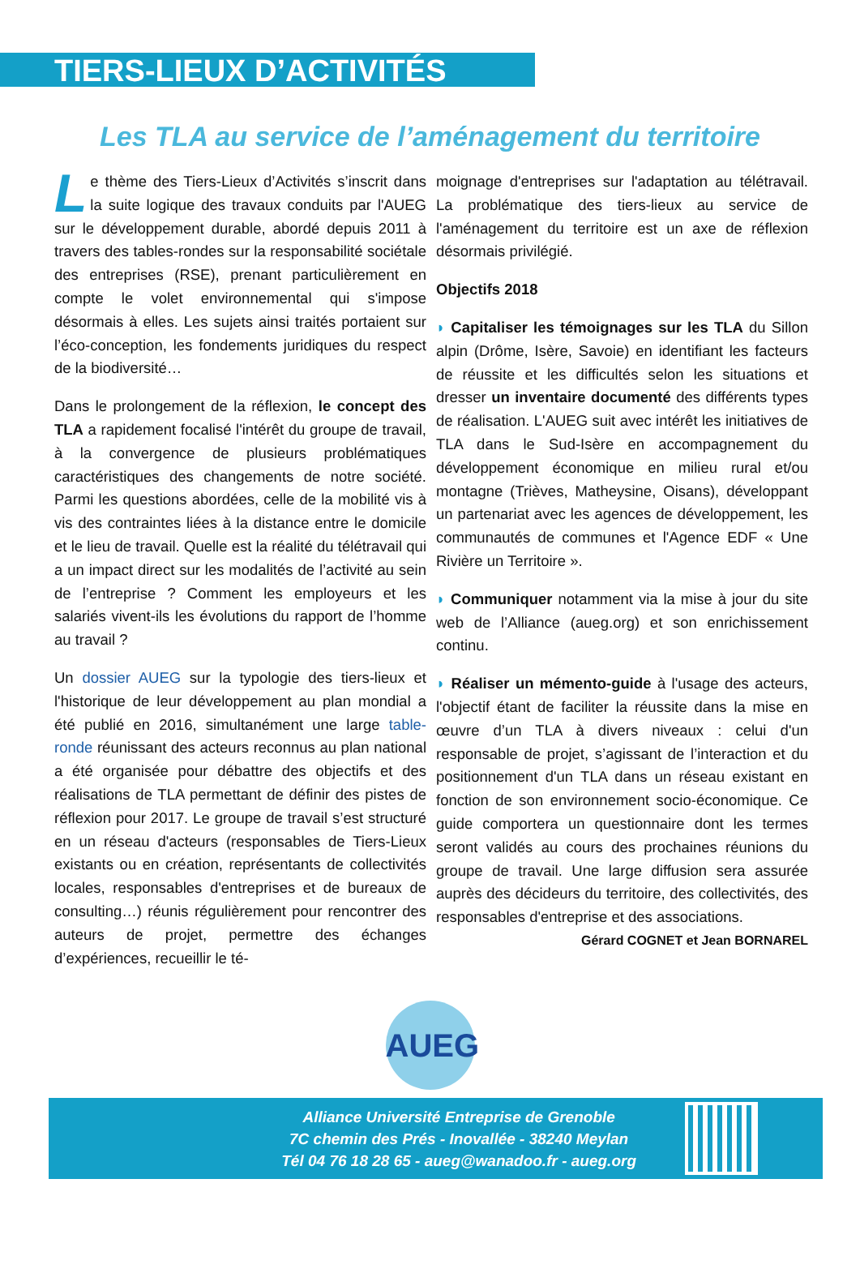TIERS-LIEUX D’ACTIVITÉS
Les TLA au service de l’aménagement du territoire
Le thème des Tiers-Lieux d’Activités s’inscrit dans la suite logique des travaux conduits par l'AUEG sur le développement durable, abordé depuis 2011 à travers des tables-rondes sur la responsabilité sociétale des entreprises (RSE), prenant particulièrement en compte le volet environnemental qui s'impose désormais à elles. Les sujets ainsi traités portaient sur l’éco-conception, les fondements juridiques du respect de la biodiversité…
Dans le prolongement de la réflexion, le concept des TLA a rapidement focalisé l'intérêt du groupe de travail, à la convergence de plusieurs problématiques caractéristiques des changements de notre société. Parmi les questions abordées, celle de la mobilité vis à vis des contraintes liées à la distance entre le domicile et le lieu de travail. Quelle est la réalité du télétravail qui a un impact direct sur les modalités de l’activité au sein de l’entreprise ? Comment les employeurs et les salariés vivent-ils les évolutions du rapport de l’homme au travail ?
Un dossier AUEG sur la typologie des tiers-lieux et l'historique de leur développement au plan mondial a été publié en 2016, simultanément une large table-ronde réunissant des acteurs reconnus au plan national a été organisée pour débattre des objectifs et des réalisations de TLA permettant de définir des pistes de réflexion pour 2017. Le groupe de travail s’est structuré en un réseau d'acteurs (responsables de Tiers-Lieux existants ou en création, représentants de collectivités locales, responsables d'entreprises et de bureaux de consulting…) réunis régulièrement pour rencontrer des auteurs de projet, permettre des échanges d’expériences, recueillir le té-
moignage d'entreprises sur l'adaptation au télétravail. La problématique des tiers-lieux au service de l'aménagement du territoire est un axe de réflexion désormais privilégié.
Objectifs 2018
◗ Capitaliser les témoignages sur les TLA du Sillon alpin (Drôme, Isère, Savoie) en identifiant les facteurs de réussite et les difficultés selon les situations et dresser un inventaire documenté des différents types de réalisation. L'AUEG suit avec intérêt les initiatives de TLA dans le Sud-Isère en accompagnement du développement économique en milieu rural et/ou montagne (Trièves, Matheysine, Oisans), développant un partenariat avec les agences de développement, les communautés de communes et l'Agence EDF « Une Rivière un Territoire ».
◗ Communiquer notamment via la mise à jour du site web de l’Alliance (aueg.org) et son enrichissement continu.
◗ Réaliser un mémento-guide à l'usage des acteurs, l'objectif étant de faciliter la réussite dans la mise en œuvre d’un TLA à divers niveaux : celui d'un responsable de projet, s’agissant de l’interaction et du positionnement d'un TLA dans un réseau existant en fonction de son environnement socio-économique. Ce guide comportera un questionnaire dont les termes seront validés au cours des prochaines réunions du groupe de travail. Une large diffusion sera assurée auprès des décideurs du territoire, des collectivités, des responsables d'entreprise et des associations.
Gérard COGNET et Jean BORNAREL
AUEG
Alliance Université Entreprise de Grenoble
7C chemin des Prés - Inovallée - 38240 Meylan
Tél 04 76 18 28 65 - aueg@wanadoo.fr - aueg.org